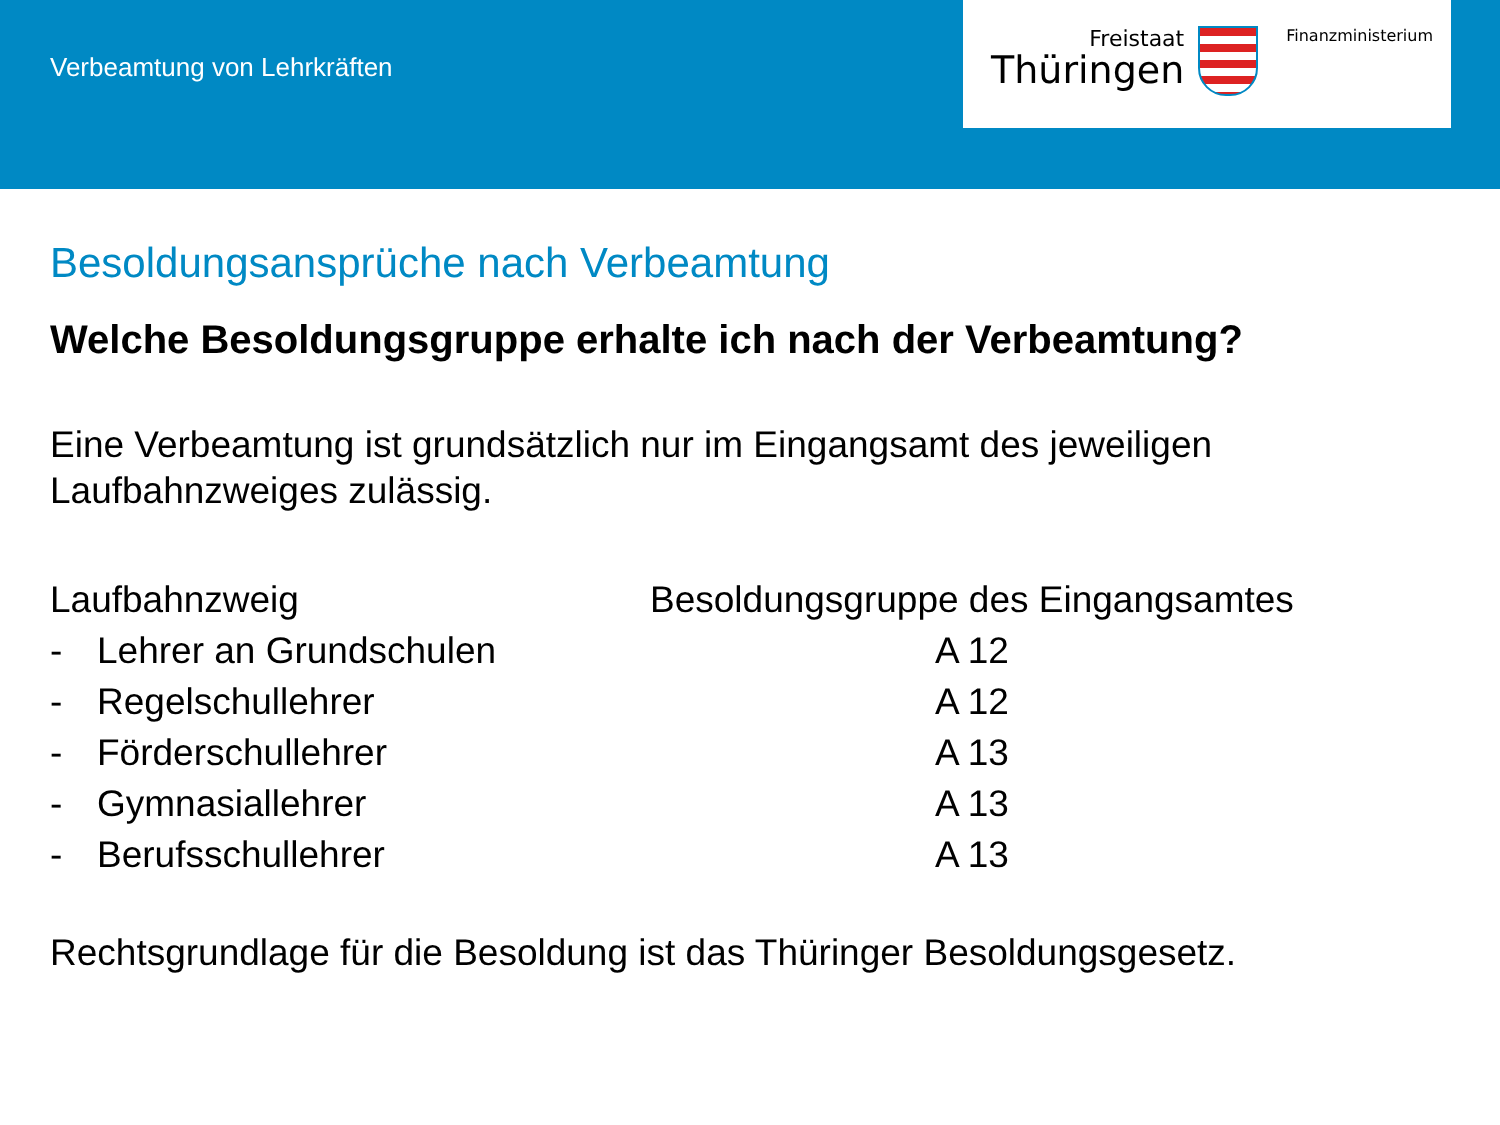Verbeamtung von Lehrkräften
Freistaat
Thüringen
Finanzministerium
Besoldungsansprüche nach Verbeamtung
Welche Besoldungsgruppe erhalte ich nach der Verbeamtung?
Eine Verbeamtung ist grundsätzlich nur im Eingangsamt des jeweiligen Laufbahnzweiges zulässig.
| Laufbahnzweig | | Besoldungsgruppe des Eingangsamtes |
| --- | --- | --- |
| - | Lehrer an Grundschulen | A 12 |
| - | Regelschullehrer | A 12 |
| - | Förderschullehrer | A 13 |
| - | Gymnasiallehrer | A 13 |
| - | Berufsschullehrer | A 13 |
Rechtsgrundlage für die Besoldung ist das Thüringer Besoldungsgesetz.